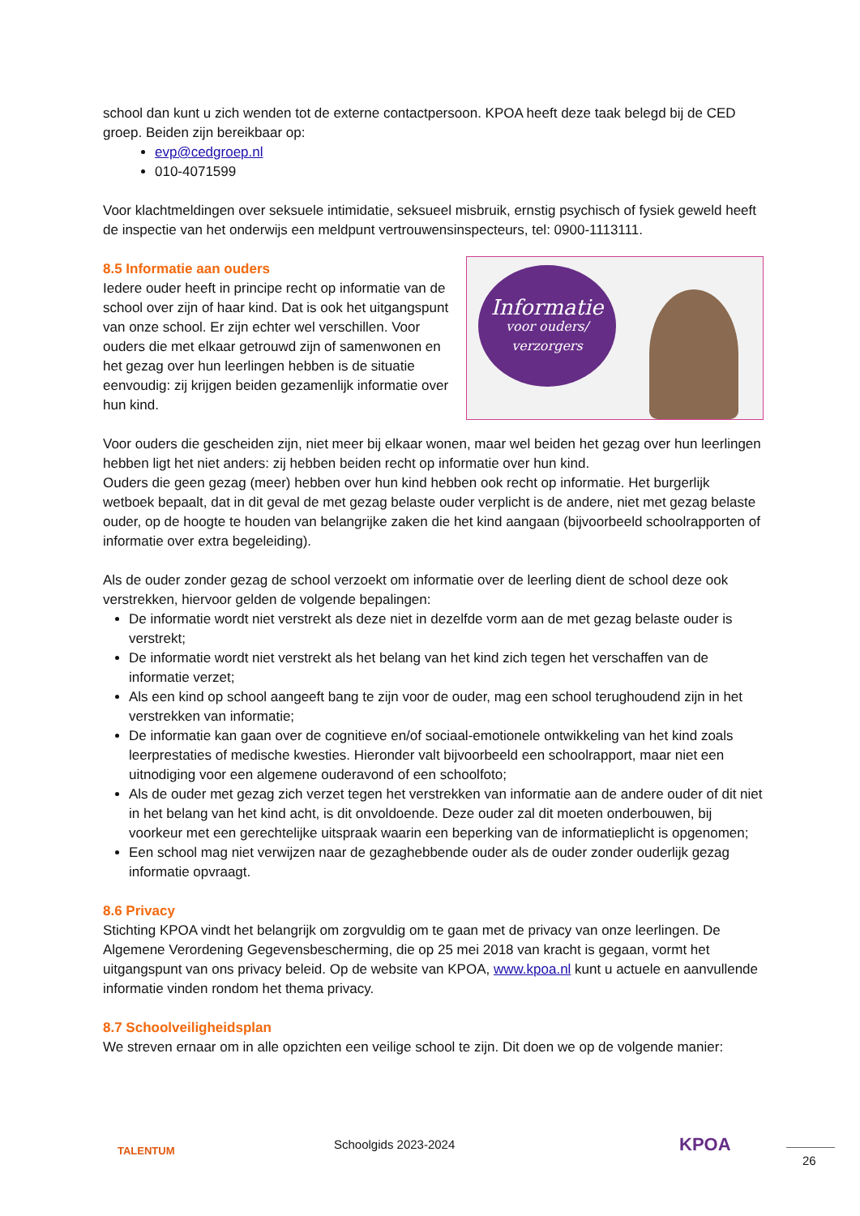school dan kunt u zich wenden tot de externe contactpersoon. KPOA heeft deze taak belegd bij de CED groep. Beiden zijn bereikbaar op:
evp@cedgroep.nl
010-4071599
Voor klachtmeldingen over seksuele intimidatie, seksueel misbruik, ernstig psychisch of fysiek geweld heeft de inspectie van het onderwijs een meldpunt vertrouwensinspecteurs, tel: 0900-1113111.
Informatie
voor ouders/
verzorgers
8.5 Informatie aan ouders
Iedere ouder heeft in principe recht op informatie van de school over zijn of haar kind. Dat is ook het uitgangspunt van onze school. Er zijn echter wel verschillen. Voor ouders die met elkaar getrouwd zijn of samenwonen en het gezag over hun leerlingen hebben is de situatie eenvoudig: zij krijgen beiden gezamenlijk informatie over hun kind.
Voor ouders die gescheiden zijn, niet meer bij elkaar wonen, maar wel beiden het gezag over hun leerlingen hebben ligt het niet anders: zij hebben beiden recht op informatie over hun kind.
Ouders die geen gezag (meer) hebben over hun kind hebben ook recht op informatie. Het burgerlijk wetboek bepaalt, dat in dit geval de met gezag belaste ouder verplicht is de andere, niet met gezag belaste ouder, op de hoogte te houden van belangrijke zaken die het kind aangaan (bijvoorbeeld schoolrapporten of informatie over extra begeleiding).
Als de ouder zonder gezag de school verzoekt om informatie over de leerling dient de school deze ook verstrekken, hiervoor gelden de volgende bepalingen:
De informatie wordt niet verstrekt als deze niet in dezelfde vorm aan de met gezag belaste ouder is verstrekt;
De informatie wordt niet verstrekt als het belang van het kind zich tegen het verschaffen van de informatie verzet;
Als een kind op school aangeeft bang te zijn voor de ouder, mag een school terughoudend zijn in het verstrekken van informatie;
De informatie kan gaan over de cognitieve en/of sociaal-emotionele ontwikkeling van het kind zoals leerprestaties of medische kwesties. Hieronder valt bijvoorbeeld een schoolrapport, maar niet een uitnodiging voor een algemene ouderavond of een schoolfoto;
Als de ouder met gezag zich verzet tegen het verstrekken van informatie aan de andere ouder of dit niet in het belang van het kind acht, is dit onvoldoende. Deze ouder zal dit moeten onderbouwen, bij voorkeur met een gerechtelijke uitspraak waarin een beperking van de informatieplicht is opgenomen;
Een school mag niet verwijzen naar de gezaghebbende ouder als de ouder zonder ouderlijk gezag informatie opvraagt.
8.6 Privacy
Stichting KPOA vindt het belangrijk om zorgvuldig om te gaan met de privacy van onze leerlingen. De Algemene Verordening Gegevensbescherming, die op 25 mei 2018 van kracht is gegaan, vormt het uitgangspunt van ons privacy beleid. Op de website van KPOA, www.kpoa.nl kunt u actuele en aanvullende informatie vinden rondom het thema privacy.
8.7 Schoolveiligheidsplan
We streven ernaar om in alle opzichten een veilige school te zijn. Dit doen we op de volgende manier:
TALENTUM Schoolgids 2023-2024 KPOA
26